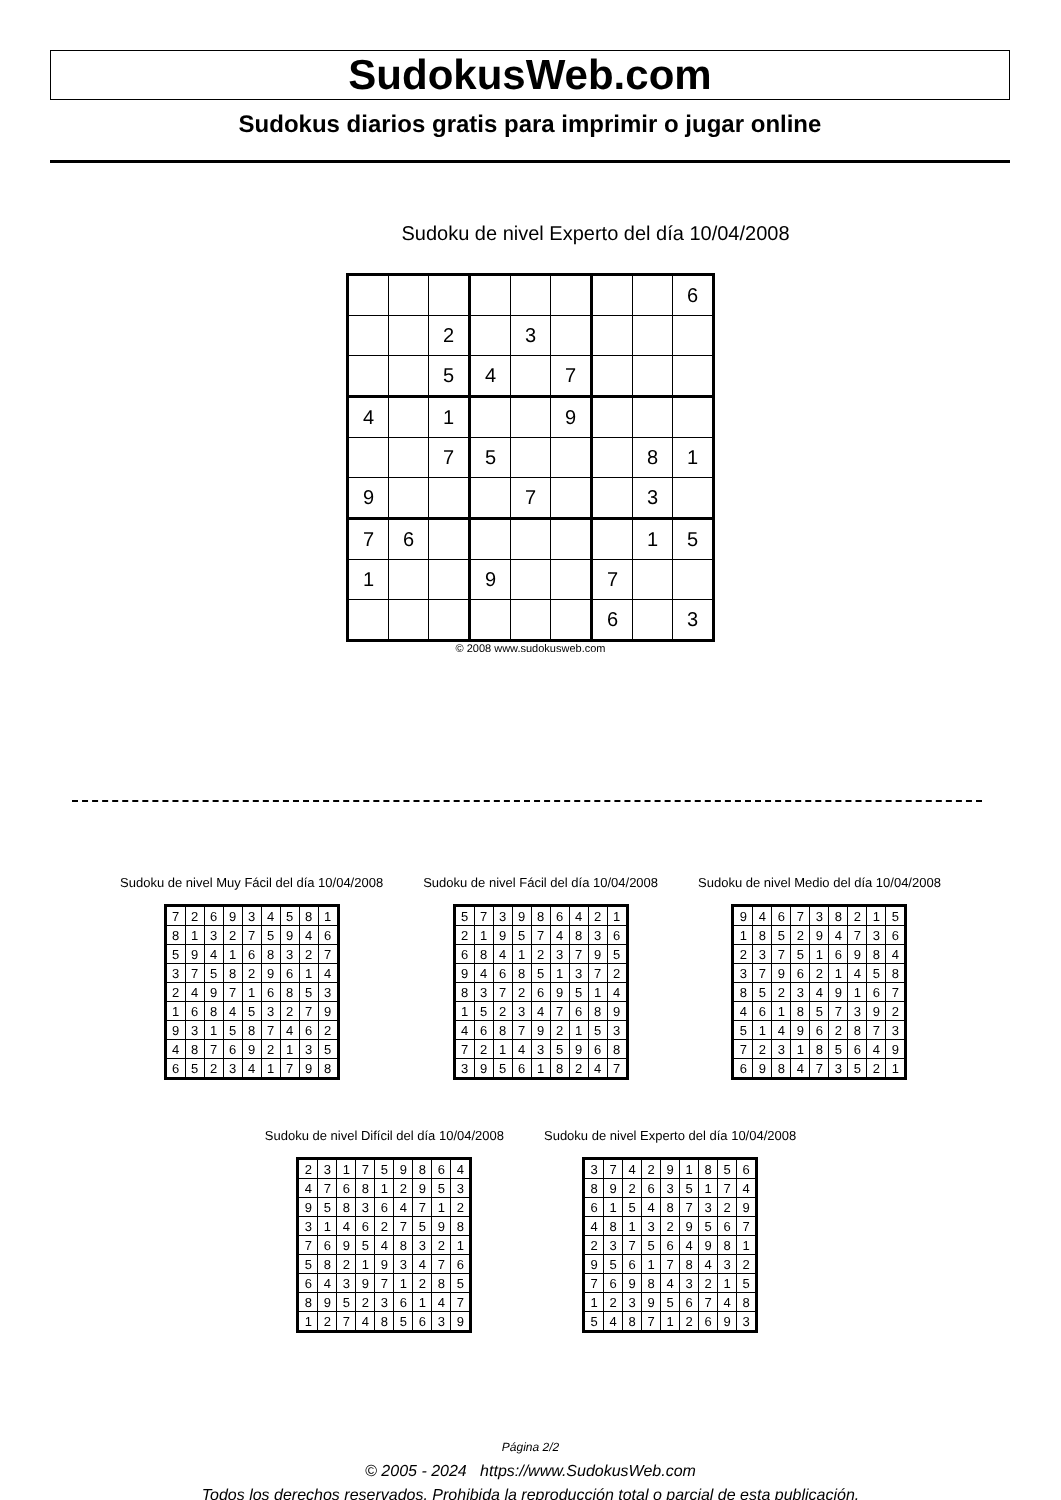SudokusWeb.com
Sudokus diarios gratis para imprimir o jugar online
Sudoku de nivel Experto del día 10/04/2008
| | | | | | | | | 6 |
| | | 2 | | 3 | | | | |
| | | 5 | 4 | | 7 | | | |
| 4 | | 1 | | | 9 | | | |
| | | 7 | 5 | | | | 8 | 1 |
| 9 | | | | 7 | | | 3 | |
| 7 | 6 | | | | | | 1 | 5 |
| 1 | | | 9 | | | 7 | | |
| | | | | | | 6 | | 3 |
© 2008 www.sudokusweb.com
Sudoku de nivel Muy Fácil del día 10/04/2008
| 7 | 2 | 6 | 9 | 3 | 4 | 5 | 8 | 1 |
| 8 | 1 | 3 | 2 | 7 | 5 | 9 | 4 | 6 |
| 5 | 9 | 4 | 1 | 6 | 8 | 3 | 2 | 7 |
| 3 | 7 | 5 | 8 | 2 | 9 | 6 | 1 | 4 |
| 2 | 4 | 9 | 7 | 1 | 6 | 8 | 5 | 3 |
| 1 | 6 | 8 | 4 | 5 | 3 | 2 | 7 | 9 |
| 9 | 3 | 1 | 5 | 8 | 7 | 4 | 6 | 2 |
| 4 | 8 | 7 | 6 | 9 | 2 | 1 | 3 | 5 |
| 6 | 5 | 2 | 3 | 4 | 1 | 7 | 9 | 8 |
Sudoku de nivel Fácil del día 10/04/2008
| 5 | 7 | 3 | 9 | 8 | 6 | 4 | 2 | 1 |
| 2 | 1 | 9 | 5 | 7 | 4 | 8 | 3 | 6 |
| 6 | 8 | 4 | 1 | 2 | 3 | 7 | 9 | 5 |
| 9 | 4 | 6 | 8 | 5 | 1 | 3 | 7 | 2 |
| 8 | 3 | 7 | 2 | 6 | 9 | 5 | 1 | 4 |
| 1 | 5 | 2 | 3 | 4 | 7 | 6 | 8 | 9 |
| 4 | 6 | 8 | 7 | 9 | 2 | 1 | 5 | 3 |
| 7 | 2 | 1 | 4 | 3 | 5 | 9 | 6 | 8 |
| 3 | 9 | 5 | 6 | 1 | 8 | 2 | 4 | 7 |
Sudoku de nivel Medio del día 10/04/2008
| 9 | 4 | 6 | 7 | 3 | 8 | 2 | 1 | 5 |
| 1 | 8 | 5 | 2 | 9 | 4 | 7 | 3 | 6 |
| 2 | 3 | 7 | 5 | 1 | 6 | 9 | 8 | 4 |
| 3 | 7 | 9 | 6 | 2 | 1 | 4 | 5 | 8 |
| 8 | 5 | 2 | 3 | 4 | 9 | 1 | 6 | 7 |
| 4 | 6 | 1 | 8 | 5 | 7 | 3 | 9 | 2 |
| 5 | 1 | 4 | 9 | 6 | 2 | 8 | 7 | 3 |
| 7 | 2 | 3 | 1 | 8 | 5 | 6 | 4 | 9 |
| 6 | 9 | 8 | 4 | 7 | 3 | 5 | 2 | 1 |
Sudoku de nivel Difícil del día 10/04/2008
| 2 | 3 | 1 | 7 | 5 | 9 | 8 | 6 | 4 |
| 4 | 7 | 6 | 8 | 1 | 2 | 9 | 5 | 3 |
| 9 | 5 | 8 | 3 | 6 | 4 | 7 | 1 | 2 |
| 3 | 1 | 4 | 6 | 2 | 7 | 5 | 9 | 8 |
| 7 | 6 | 9 | 5 | 4 | 8 | 3 | 2 | 1 |
| 5 | 8 | 2 | 1 | 9 | 3 | 4 | 7 | 6 |
| 6 | 4 | 3 | 9 | 7 | 1 | 2 | 8 | 5 |
| 8 | 9 | 5 | 2 | 3 | 6 | 1 | 4 | 7 |
| 1 | 2 | 7 | 4 | 8 | 5 | 6 | 3 | 9 |
Sudoku de nivel Experto del día 10/04/2008
| 3 | 7 | 4 | 2 | 9 | 1 | 8 | 5 | 6 |
| 8 | 9 | 2 | 6 | 3 | 5 | 1 | 7 | 4 |
| 6 | 1 | 5 | 4 | 8 | 7 | 3 | 2 | 9 |
| 4 | 8 | 1 | 3 | 2 | 9 | 5 | 6 | 7 |
| 2 | 3 | 7 | 5 | 6 | 4 | 9 | 8 | 1 |
| 9 | 5 | 6 | 1 | 7 | 8 | 4 | 3 | 2 |
| 7 | 6 | 9 | 8 | 4 | 3 | 2 | 1 | 5 |
| 1 | 2 | 3 | 9 | 5 | 6 | 7 | 4 | 8 |
| 5 | 4 | 8 | 7 | 1 | 2 | 6 | 9 | 3 |
Página 2/2
© 2005 - 2024 https://www.SudokusWeb.com
Todos los derechos reservados. Prohibida la reproducción total o parcial de esta publicación.